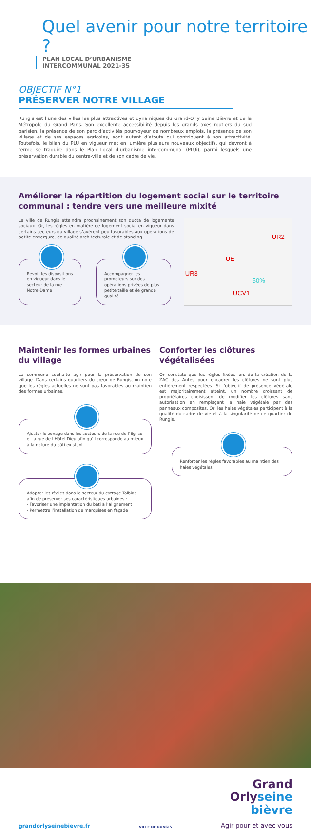Quel avenir pour notre territoire ?
PLAN LOCAL D’URBANISME
INTERCOMMUNAL 2021-35
OBJECTIF N°1
PRÉSERVER NOTRE VILLAGE
Rungis est l’une des villes les plus attractives et dynamiques du Grand-Orly Seine Bièvre et de la Métropole du Grand Paris. Son excellente accessibilité depuis les grands axes routiers du sud parisien, la présence de son parc d’activités pourvoyeur de nombreux emplois, la présence de son village et de ses espaces agricoles, sont autant d’atouts qui contribuent à son attractivité. Toutefois, le bilan du PLU en vigueur met en lumière plusieurs nouveaux objectifs, qui devront à terme se traduire dans le Plan Local d’urbanisme intercommunal (PLUi), parmi lesquels une préservation durable du centre-ville et de son cadre de vie.
Améliorer la répartition du logement social sur le territoire communal : tendre vers une meilleure mixité
La ville de Rungis atteindra prochainement son quota de logements sociaux. Or, les règles en matière de logement social en vigueur dans certains secteurs du village s’avèrent peu favorables aux opérations de petite envergure, de qualité architecturale et de standing.
Revoir les dispositions en vigueur dans le secteur de la rue Notre-Dame
Accompagner les promoteurs sur des opérations privées de plus petite taille et de grande qualité
UR2
UE
UR3
50%
UCV1
Maintenir les formes urbaines du village
La commune souhaite agir pour la préservation de son village. Dans certains quartiers du cœur de Rungis, on note que les règles actuelles ne sont pas favorables au maintien des formes urbaines.
Ajuster le zonage dans les secteurs de la rue de l’Eglise et la rue de l’Hôtel Dieu afin qu’il corresponde au mieux à la nature du bâti existant
Adapter les règles dans le secteur du cottage Tolbiac afin de préserver ses caractéristiques urbaines :
- Favoriser une implantation du bâti à l’alignement
- Permettre l’installation de marquises en façade
Conforter les clôtures végétalisées
On constate que les règles fixées lors de la création de la ZAC des Antes pour encadrer les clôtures ne sont plus entièrement respectées. Si l’objectif de présence végétale est majoritairement atteint, un nombre croissant de propriétaires choisissent de modifier les clôtures sans autorisation en remplaçant la haie végétale par des panneaux composites. Or, les haies végétales participent à la qualité du cadre de vie et à la singularité de ce quartier de Rungis.
Renforcer les règles favorables au maintien des haies végétales
grandorlyseinebievre.fr
VILLE DE RUNGIS
Grand
Orlyseine
bièvre
Agir pour et avec vous